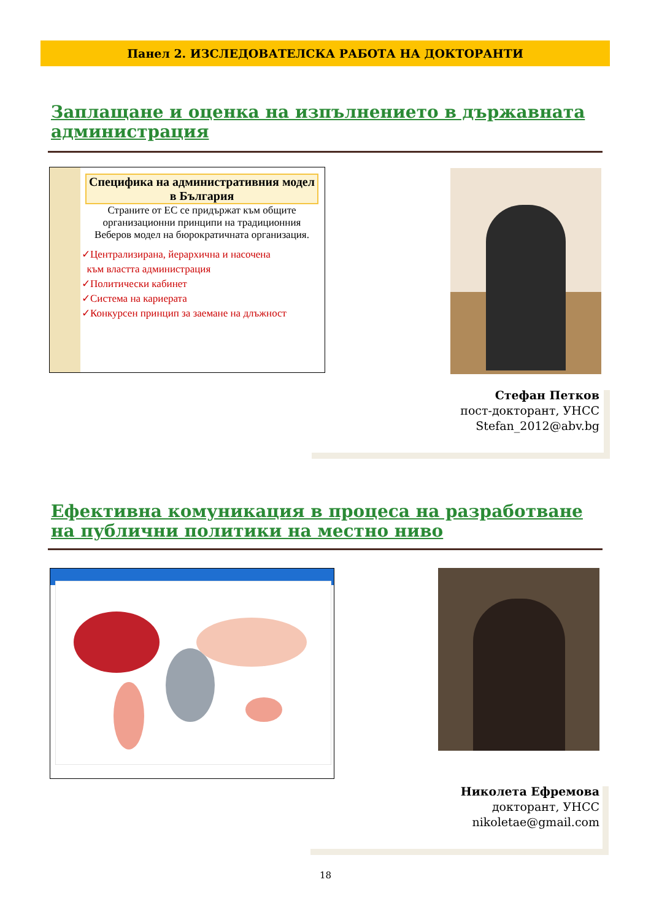Панел 2. ИЗСЛЕДОВАТЕЛСКА РАБОТА НА ДОКТОРАНТИ
Заплащане и оценка на изпълнението в държавната администрация
Специфика на административния модел в България
Страните от ЕС се придържат към общите организационни принципи на традиционния Веберов модел на бюрократичната организация.
✓Централизирана, йерархична и насочена
към властта администрация
✓Политически кабинет
✓Система на кариерата
✓Конкурсен принцип за заемане на длъжност
Стефан Петков
пост-докторант, УНСС
Stefan_2012@abv.bg
Ефективна комуникация в процеса на разработване на публични политики на местно ниво
Николета Ефремова
докторант, УНСС
nikoletae@gmail.com
18